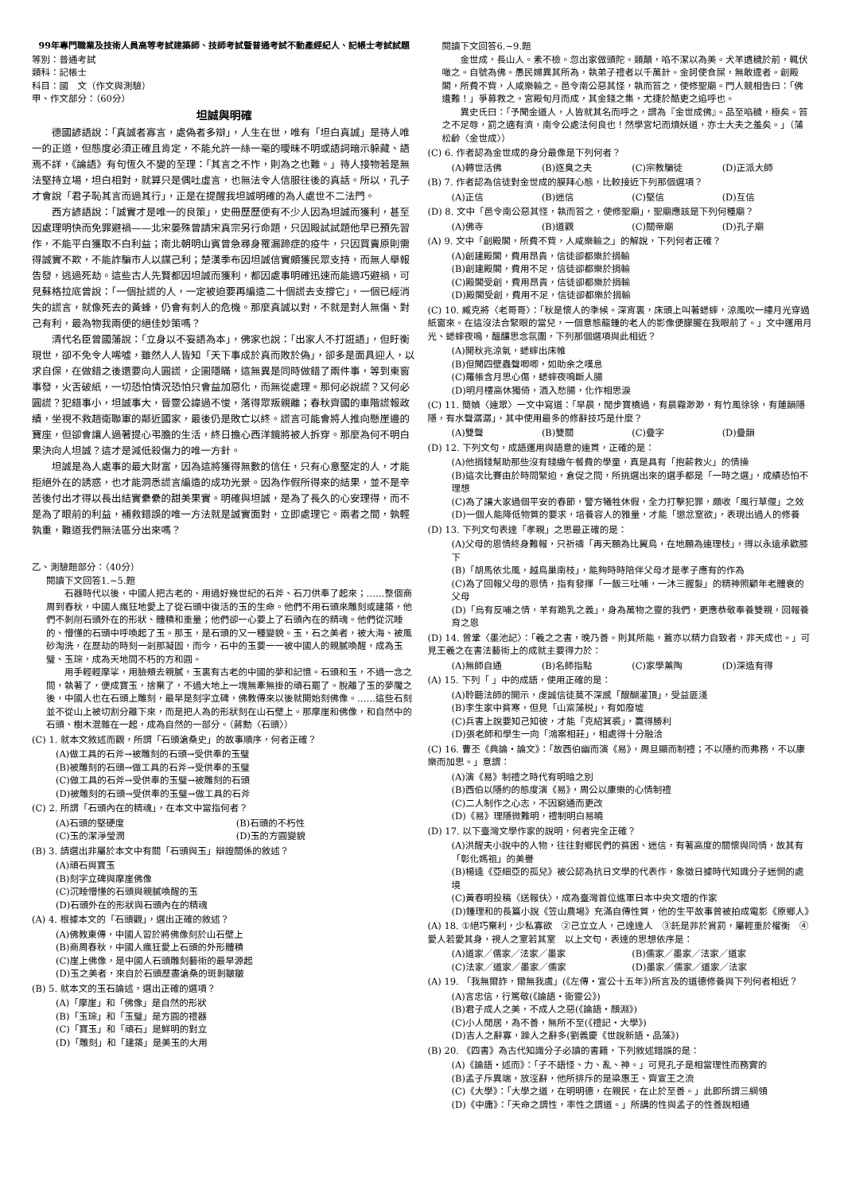99年專門職業及技術人員高等考試建築師、技師考試暨普通考試不動產經紀人、記帳士考試試題
等別：普通考試
類科：記帳士
科目：國　文（作文與測驗）
甲、作文部分：（60分）
坦誠與明確
德國諺語說：「真誠者寡言，處偽者多辯」，人生在世，唯有「坦白真誠」是待人唯一的正道，但態度必須正確且肯定，不能允許一絲一毫的曖昧不明或語詞暗示躲藏、語焉不詳，《論語》有句恆久不變的至理：「其言之不怍，則為之也難。」待人接物若是無法堅持立場，坦白相對，就算只是偶吐虛言，也無法令人信服往後的真話。所以，孔子才會說「君子恥其言而過其行」，正是在提醒我坦誠明確的為人處世不二法門。
西方諺語說：「誠實才是唯一的良策」，史冊歷歷便有不少人因為坦誠而獲利，甚至因處理明快而免罪避禍——北宋晏殊曾請宋真宗另行命題，只因殿試試題他早已預先習作，不能平白獲取不白利益；南北朝明山賓曾急尋身罹漏蹄症的疫牛，只因買賣原則需得誠實不欺，不能詐騙市人以謀己利；楚漢季布因坦誠信實頗獲民眾支持，而無人舉報告發，逃過死劫。這些古人先賢都因坦誠而獲利，都因處事明確迅速而能適巧避禍，可見蘇格拉底曾說：「一個扯謊的人，一定被迫要再編造二十個謊去支撐它」，一個已經消失的謊言，就像死去的黃蜂，仍會有刺人的危機。那麼真誠以對，不就是對人無傷、對己有利，最為物我兩便的絕佳妙策嗎？
清代名臣曾國藩說：「立身以不妄語為本」，佛家也說：「出家人不打誑語」，但盱衡現世，卻不免令人唏噓，雖然人人皆知「天下事成於真而敗於偽」，卻多是面具迎人，以求自保，在做錯之後還要向人圓謊，企圖隱瞞，這無異是同時做錯了兩件事，等到東窗事發，火舌破紙，一切恐怕情況恐怕只會益加惡化，而無從處理。那何必說謊？又何必圓謊？犯錯事小，坦誠事大，晉靈公諱過不悛，落得眾叛親離；春秋齊國的車階謊報政績，坐視不救趙衛聯軍的鄰近國家，最後仍是敗亡以終。謊言可能會將人推向懸崖邊的寶座，但卻會讓人過著提心弔膽的生活，終日擔心西洋鏡將被人拆穿。那麼為何不明白果決向人坦誠？這才是減低殺傷力的唯一方針。
坦誠是為人處事的最大財富，因為這將獲得無數的信任，只有心意堅定的人，才能拒絕外在的誘惑，也才能洞悉謊言編造的成功光景。因為作假所得來的結果，並不是辛苦後付出才得以長出結實纍纍的甜美果實。明確與坦誠，是為了長久的心安理得，而不是為了眼前的利益，補救錯誤的唯一方法就是誠實面對，立即處理它。兩者之間，孰輕孰重，難道我們無法區分出來嗎？
乙、測驗題部分：（40分）
閱讀下文回答1.~5.題
石器時代以後，中國人把古老的、用過好幾世紀的石斧、石刀供奉了起來；……整個商周到春秋，中國人瘋狂地愛上了從石頭中復活的玉的生命。他們不用石頭來雕刻或建築，他們不剝削石頭外在的形狀、體積和重量；他們卻一心要上了石頭內在的精魂。他們從沉睡的、懵懂的石頭中呼喚起了玉。那玉，是石頭的又一種變貌。玉，石之美者，被大海、被風砂淘洗，在歷劫的時刻一剎那凝固，而今，石中的玉要一一被中國人的親膩喚醒，成為玉璧、玉琮，成為天地間不朽的方和圓。
用手輕輕摩挲，用臉頰去親膩，玉裏有古老的中國的夢和記憶。石頭和玉，不過一念之間，執著了，便成寶玉，捨棄了，不過大地上一塊無牽無掛的頑石罷了。脫離了玉的夢魘之後，中國人也在石頭上雕刻，最早是刻字立碑，佛教傳來以後就開始刻佛像。……這些石刻並不從山上被切割分離下來，而是把人為的形狀刻在山石壁上。那摩崖和佛像，和自然中的石頭、樹木混雜在一起，成為自然的一部分。（蔣勳〈石頭〉）
(C) 1. 就本文敘述而觀，所謂「石頭滄桑史」的故事順序，何者正確？
(A)做工具的石斧→被雕刻的石頭→受供奉的玉璧
(B)被雕刻的石頭→做工具的石斧→受供奉的玉璧
(C)做工具的石斧→受供奉的玉璧→被雕刻的石頭
(D)被雕刻的石頭→受供奉的玉璧→做工具的石斧
(C) 2. 所謂「石頭內在的精魂」，在本文中當指何者？
(A)石頭的堅硬度 (B)石頭的不朽性
(C)玉的潔淨瑩潤 (D)玉的方圓變貌
(B) 3. 請選出非屬於本文中有關「石頭與玉」辯證關係的敘述？
(A)頑石與寶玉
(B)刻字立碑與摩崖佛像
(C)沉睡懵懂的石頭與親膩喚醒的玉
(D)石頭外在的形狀與石頭內在的精魂
(A) 4. 根據本文的「石頭觀」，選出正確的敘述？
(A)佛教東傳，中國人習於將佛像刻於山石壁上
(B)商周春秋，中國人瘋狂愛上石頭的外形體積
(C)崖上佛像，是中國人石頭雕刻藝術的最早源起
(D)玉之美者，來自於石頭歷盡滄桑的斑剝皺皺
(B) 5. 就本文的玉石論述，選出正確的選項？
(A)「摩崖」和「佛像」是自然的形狀
(B)「玉琮」和「玉璧」是方圓的禮器
(C)「寶玉」和「頑石」是鮮明的對立
(D)「雕刻」和「建築」是美玉的大用
閱讀下文回答6.~9.題
金世成，長山人。素不檢。忽出家做頭陀。類顛，啗不潔以為美。犬羊遺穢於前，輒伏噉之。自號為佛。愚民婦異其所為，執弟子禮者以千萬計。金訶使食屎，無敢違者。創殿閣，所費不貲，人咸樂輸之。邑令南公惡其怪，執而笞之，使修聖廟。門人競相告曰：「佛遭難！」爭募救之。宮殿旬月而成，其金錢之集，尤捷於酷吏之追呼也。
異史氏曰：「予聞金道人，人皆就其名而呼之，謂為『金世成佛』。品至啗穢，極矣。笞之不足辱，罰之適有濟，南令公處法何良也！然學宮圮而煩妖道，亦士大夫之羞矣。」（蒲松齡〈金世成〉）
(C) 6. 作者認為金世成的身分最像是下列何者？
(A)轉世活佛 (B)逐臭之夫 (C)宗教騙徒 (D)正派大師
(B) 7. 作者認為信徒對金世成的膜拜心態，比較接近下列那個選項？
(A)正信 (B)迷信 (C)堅信 (D)互信
(D) 8. 文中「邑令南公惡其怪，執而笞之，使修聖廟」，聖廟應該是下列何種廟？
(A)佛寺 (B)道觀 (C)關帝廟 (D)孔子廟
(A) 9. 文中「創殿閣，所費不貲，人咸樂輸之」的解說，下列何者正確？
(A)創建殿閣，費用昂貴，信徒卻都樂於捐輸
(B)創建殿閣，費用不足，信徒卻都樂於捐輸
(C)殿閣受創，費用昂貴，信徒卻都樂於捐輸
(D)殿閣受創，費用不足，信徒卻都樂於捐輸
(C) 10. 臧克將〈老哥哥〉：「秋是懷人的季候。深宵裏，床頭上叫著蟋蟀，涼風吹一縷月光穿過紙窗來。在這沒法合緊眼的當兒，一個意態龍鍾的老人的影像便朦朧在我眼前了。」文中運用月光、蟋蟀夜鳴，醞釀思念氛圍，下列那個選項與此相近？
(A)開秋兆涼氣，蟋蟀出床帷
(B)但聞四壁蟲聲唧唧，如助余之嘆息
(C)羅帳含月思心傷，蟋蟀夜鳴斷人腸
(D)明月樓高休獨倚，酒入愁腸，化作相思淚
(C) 11. 簡媜〈連眾〉一文中寫道：「早晨，閒步寶橋過，有晨霧渺渺，有竹風徐徐，有蓮韻隱隱，有水聲潺潺」，其中使用最多的修辭技巧是什麼？
(A)雙聲 (B)雙關 (C)疊字 (D)疊韻
(D) 12. 下列文句，成語運用與語意的連貫，正確的是：
(A)他捐錢幫助那些沒有錢繳午餐費的學童，真是具有「抱薪救火」的情操
(B)這次比賽由於時間緊迫，倉促之間，所挑選出來的選手都是「一時之選」，成績恐怕不理想
(C)為了讓大家過個平安的春節，警方犧牲休假，全力打擊犯罪，頗收「風行草偃」之效
(D)一個人能降低物質的要求，培養容人的雅量，才能「懲忿窒欲」，表現出過人的修養
(D) 13. 下列文句表達「孝親」之思最正確的是：
(A)父母的恩情終身難報，只祈禱「再天願為比翼鳥，在地願為連理枝」，得以永遠承歡膝下
(B)「胡馬依北風，越鳥巢南枝」，能夠時時陪伴父母才是孝子應有的作為
(C)為了回報父母的恩情，指有發揮「一飯三吐哺，一沐三握髮」的精神照顧年老體衰的父母
(D)「烏有反哺之情，羊有跪乳之義」，身為萬物之靈的我們，更應恭敬奉養雙親，回報養育之恩
(D) 14. 曾鞏〈墨池記〉：「羲之之書，晚乃善。則其所能，蓋亦以精力自致者，非天成也。」可見王羲之在書法藝術上的成就主要得力於：
(A)無師自通 (B)名師指點 (C)家學薰陶 (D)深造有得
(A) 15. 下列「 」中的成語，使用正確的是：
(A)聆聽法師的開示，虔誠信徒莫不深感「醍醐灌頂」，受益匪淺
(B)李生家中貧寒，但見「山楶藻棁」，有如廢墟
(C)兵書上說要知己知彼，才能「克紹箕裘」，贏得勝利
(D)張老師和學生一向「鴻案相莊」，相處得十分融洽
(C) 16. 曹丕《典論・論文》：「故西伯幽而演《易》，周旦顯而制禮；不以隱約而弗務，不以康樂而加思。」意謂：
(A)演《易》制禮之時代有明暗之別
(B)西伯以隱約的態度演《易》，周公以康樂的心情制禮
(C)二人制作之心志，不因窮通而更改
(D)《易》理隱微難明，禮制明白易曉
(D) 17. 以下臺灣文學作家的說明，何者完全正確？
(A)洪醒夫小說中的人物，往往對鄉民們的貧困、迷信，有著高度的關懷與同情，故其有「彰化媽祖」的美譽
(B)楊逵《亞細亞的孤兒》被公認為抗日文學的代表作，象徵日據時代知識分子迷惘的處境
(C)黃春明投稿〈送報伕〉，成為臺灣首位進軍日本中央文壇的作家
(D)鍾理和的長篇小說《笠山農場》充滿自傳性質，他的生平故事曾被拍成電影《原鄉人》
(A) 18. ①絕巧棄利，少私寡欲　②己立立人，己達達人　③託是非於賞罰，屬輕重於權衡　④愛人若愛其身，視人之室若其室　以上文句，表達的思想依序是：
(A)道家／儒家／法家／墨家 (B)儒家／墨家／法家／道家
(C)法家／道家／墨家／儒家 (D)墨家／儒家／道家／法家
(A) 19. 「我無爾詐，爾無我虞」(《左傳・宣公十五年》)所言及的道德修養與下列何者相近？
(A)言忠信，行篤敬(《論語・衛靈公》)
(B)君子成人之美，不成人之惡(《論語・顏淵》)
(C)小人閒居，為不善，無所不至(《禮記・大學》)
(D)吉人之辭寡，躁人之辭多(劉義慶《世說新語・品藻》)
(B) 20. 《四書》為古代知識分子必讀的書籍，下列敘述錯誤的是：
(A)《論語・述而》：「子不語怪、力、亂、神。」可見孔子是相當理性而務實的
(B)孟子斥異端，放淫辭，他所排斥的是梁惠王、齊宣王之流
(C)《大學》：「大學之道，在明明德，在親民，在止於至善。」此即所謂三綱領
(D)《中庸》：「天命之謂性，率性之謂道。」所講的性與孟子的性善說相通